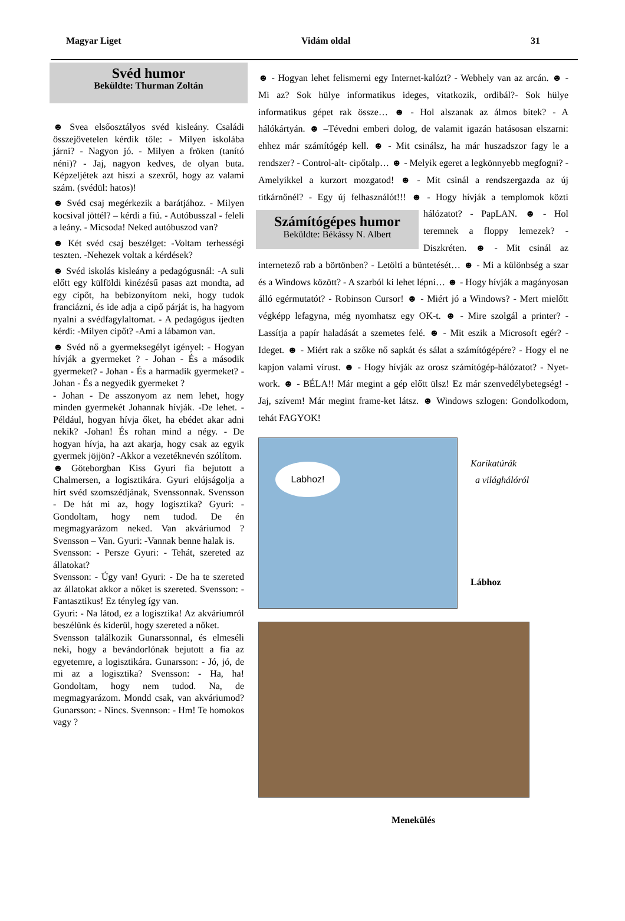Magyar Liget Vidám oldal 31
Svéd humor
Beküldte: Thurman Zoltán
☻ Svea elsőosztályos svéd kisleány. Családi összejövetelen kérdik tőle: - Milyen iskolába járni? - Nagyon jó. - Milyen a fröken (tanító néni)? - Jaj, nagyon kedves, de olyan buta. Képzeljétek azt hiszi a szexről, hogy az valami szám. (svédül: hatos)!
☻ Svéd csaj megérkezik a barátjához. - Milyen kocsival jöttél? – kérdi a fiú. - Autóbusszal - feleli a leány. - Micsoda! Neked autóbuszod van?
☻ Két svéd csaj beszélget: -Voltam terhességi teszten. -Nehezek voltak a kérdések?
☻ Svéd iskolás kisleány a pedagógusnál: -A suli előtt egy külföldi kinézésű pasas azt mondta, ad egy cipőt, ha bebizonyítom neki, hogy tudok franciázni, és ide adja a cipő párját is, ha hagyom nyalni a svédfagylaltomat. - A pedagógus ijedten kérdi: -Milyen cipőt? -Ami a lábamon van.
☻ Svéd nő a gyermeksegélyt igényel: - Hogyan hívják a gyermeket ? - Johan - És a második gyermeket? - Johan - És a harmadik gyermeket? - Johan - És a negyedik gyermeket ?
- Johan - De asszonyom az nem lehet, hogy minden gyermekét Johannak hívják. -De lehet. - Például, hogyan hívja őket, ha ebédet akar adni nekik? -Johan! És rohan mind a négy. - De hogyan hívja, ha azt akarja, hogy csak az egyik gyermek jöjjön? -Akkor a vezetéknevén szólítom.
☻ Göteborgban Kiss Gyuri fia bejutott a Chalmersen, a logisztikára. Gyuri elújságolja a hírt svéd szomszédjának, Svenssonnak. Svensson - De hát mi az, hogy logisztika? Gyuri: - Gondoltam, hogy nem tudod. De én megmagyarázom neked. Van akváriumod ? Svensson – Van. Gyuri: -Vannak benne halak is.
Svensson: - Persze Gyuri: - Tehát, szereted az állatokat?
Svensson: - Úgy van! Gyuri: - De ha te szereted az állatokat akkor a nőket is szereted. Svensson: - Fantasztikus! Ez tényleg így van.
Gyuri: - Na látod, ez a logisztika! Az akváriumról beszélünk és kiderül, hogy szereted a nőket.
Svensson találkozik Gunarssonnal, és elmeséli neki, hogy a bevándorlónak bejutott a fia az egyetemre, a logisztikára. Gunarsson: - Jó, jó, de mi az a logisztika? Svensson: - Ha, ha! Gondoltam, hogy nem tudod. Na, de megmagyarázom. Mondd csak, van akváriumod? Gunarsson: - Nincs. Svennson: - Hm! Te homokos vagy ?
☻ - Hogyan lehet felismerni egy Internet-kalózt? - Webhely van az arcán. ☻ - Mi az? Sok hülye informatikus ideges, vitatkozik, ordibál?- Sok hülye informatikus gépet rak össze… ☻ - Hol alszanak az álmos bitek? - A hálókártyán. ☻ –Tévedni emberi dolog, de valamit igazán hatásosan elszarni: ehhez már számítógép kell. ☻ - Mit csinálsz, ha már huszadszor fagy le a rendszer? - Control-alt- cipőtalp… ☻ - Melyik egeret a legkönnyebb megfogni? - Amelyikkel a kurzort mozgatod! ☻ - Mit csinál a rendszergazda az új titkárnőnél? - Egy új felhasználót!!! ☻ - Hogy
Számítógépes humor
Beküldte: Békássy N. Albert
hívják a templomok közti hálózatot? - PapLAN. ☻ - Hol teremnek a floppy lemezek? - Diszkréten. ☻ - Mit csinál az internetező rab a börtönben? - Letölti a büntetését… ☻ - Mi a különbség a szar és a Windows között? - A szarból ki lehet lépni… ☻ - Hogy hívják a magányosan álló egérmutatót? - Robinson Cursor! ☻ - Miért jó a Windows? - Mert mielőtt végképp lefagyna, még nyomhatsz egy OK-t. ☻ - Mire szolgál a printer? - Lassítja a papír haladását a szemetes felé. ☻ - Mit eszik a Microsoft egér? - Ideget. ☻ - Miért rak a szőke nő sapkát és sálat a számítógépére? - Hogy el ne kapjon valami vírust. ☻ - Hogy hívják az orosz számítógép-hálózatot? - Nyet-work. ☻ - BÉLA!! Már megint a gép előtt ülsz! Ez már szenvedélybetegség! - Jaj, szívem! Már megint frame-ket látsz. ☻ Windows szlogen: Gondolkodom, tehát FAGYOK!
Labhoz!
Karikatúrák
a világhálóról
Lábhoz
Menekülés